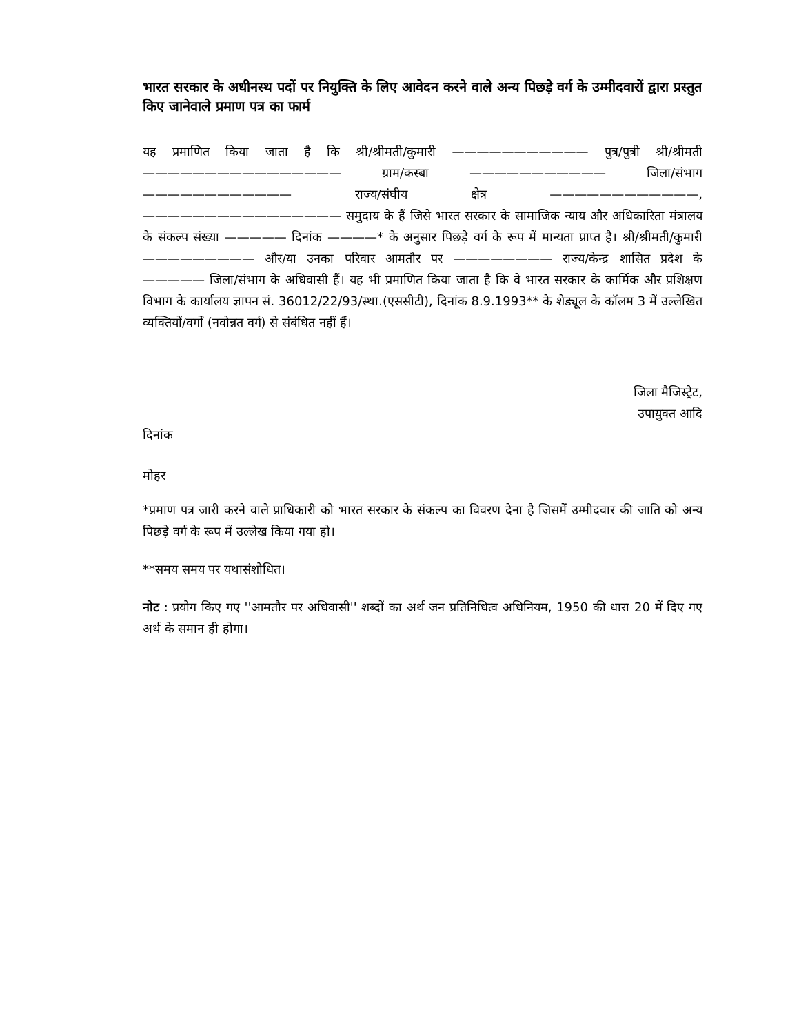भारत सरकार के अधीनस्थ पदों पर नियुक्ति के लिए आवेदन करने वाले अन्य पिछड़े वर्ग के उम्मीदवारों द्वारा प्रस्तुत किए जानेवाले प्रमाण पत्र का फार्म
यह प्रमाणित किया जाता है कि श्री/श्रीमती/कुमारी ——————————— पुत्र/पुत्री श्री/श्रीमती ———————————————— ग्राम/कस्बा ——————————— जिला/संभाग ———————————— राज्य/संघीय क्षेत्र ————————————, ———————————————— समुदाय के हैं जिसे भारत सरकार के सामाजिक न्याय और अधिकारिता मंत्रालय के संकल्प संख्या ————— दिनांक ————* के अनुसार पिछड़े वर्ग के रूप में मान्यता प्राप्त है। श्री/श्रीमती/कुमारी ————————— और/या उनका परिवार आमतौर पर ———————— राज्य/केन्द्र शासित प्रदेश के ————— जिला/संभाग के अधिवासी हैं। यह भी प्रमाणित किया जाता है कि वे भारत सरकार के कार्मिक और प्रशिक्षण विभाग के कार्यालय ज्ञापन सं. 36012/22/93/स्था.(एससीटी), दिनांक 8.9.1993** के शेड्यूल के कॉलम 3 में उल्लेखित व्यक्तियों/वर्गों (नवोन्नत वर्ग) से संबंधित नहीं हैं।
जिला मैजिस्ट्रेट,
उपायुक्त आदि
दिनांक
मोहर
*प्रमाण पत्र जारी करने वाले प्राधिकारी को भारत सरकार के संकल्प का विवरण देना है जिसमें उम्मीदवार की जाति को अन्य पिछड़े वर्ग के रूप में उल्लेख किया गया हो।
**समय समय पर यथासंशोधित।
नोट : प्रयोग किए गए ''आमतौर पर अधिवासी'' शब्दों का अर्थ जन प्रतिनिधित्व अधिनियम, 1950 की धारा 20 में दिए गए अर्थ के समान ही होगा।